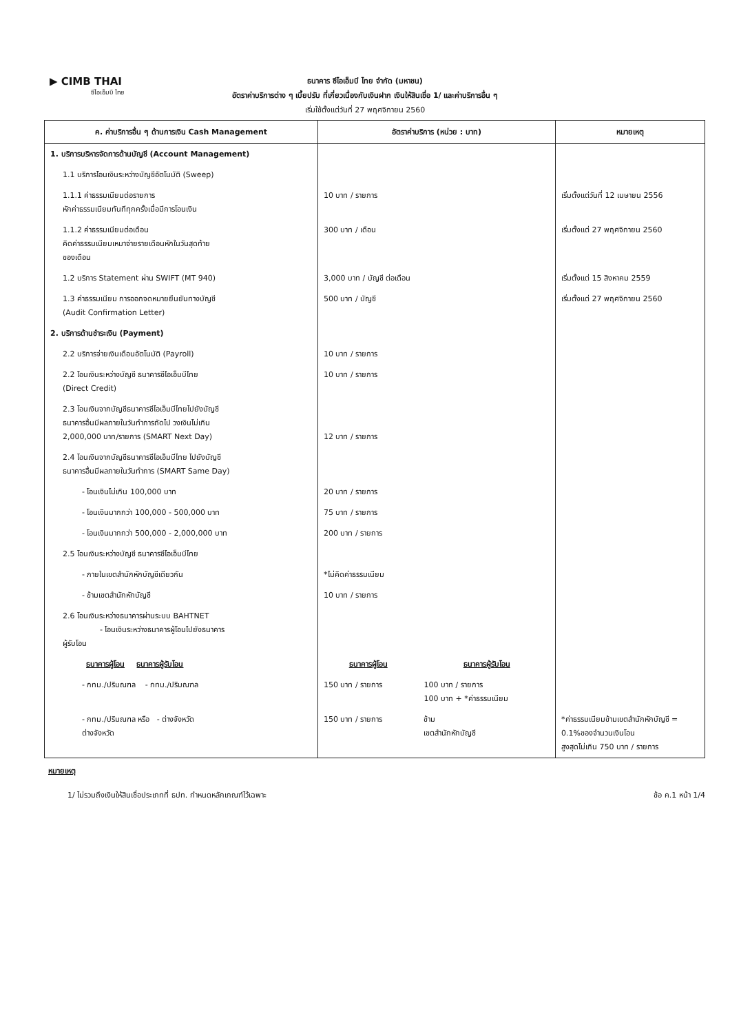▶ CIMB THAI
ซีไอเอ็มบี ไทย
ธนาคาร ซีไอเอ็มบี ไทย จำกัด (มหาชน)
อัตราค่าบริการต่าง ๆ เบี้ยปรับ ที่เกี่ยวเนื่องกับเงินฝาก เงินให้สินเชื่อ 1/ และค่าบริการอื่น ๆ
เริ่มใช้ตั้งแต่วันที่ 27 พฤศจิกายน 2560
| ค. ค่าบริการอื่น ๆ ด้านการเงิน Cash Management | อัตราค่าบริการ (หน่วย : บาท) | | หมายเหตุ |
| --- | --- | --- | --- |
| 1. บริการบริหารจัดการด้านบัญชี (Account Management) | | | |
| 1.1 บริการโอนเงินระหว่างบัญชีอัตโนมัติ (Sweep) | | | |
| 1.1.1 ค่าธรรมเนียมต่อรายการ หักค่าธรรมเนียมทันทีทุกครั้งเมื่อมีการโอนเงิน | 10 บาท / รายการ | | เริ่มตั้งแต่วันที่ 12 เมษายน 2556 |
| 1.1.2 ค่าธรรมเนียมต่อเดือน คิดค่าธรรมเนียมเหมาจ่ายรายเดือนหักในวันสุดท้าย ของเดือน | 300 บาท / เดือน | | เริ่มตั้งแต่ 27 พฤศจิกายน 2560 |
| 1.2 บริการ Statement ผ่าน SWIFT (MT 940) | 3,000 บาท / บัญชี ต่อเดือน | | เริ่มตั้งแต่ 15 สิงหาคม 2559 |
| 1.3 ค่าธรรมเนียม การออกจดหมายยืนยันทางบัญชี (Audit Confirmation Letter) | 500 บาท / บัญชี | | เริ่มตั้งแต่ 27 พฤศจิกายน 2560 |
| 2. บริการด้านชำระเงิน (Payment) | | | |
| 2.2 บริการจ่ายเงินเดือนอัตโนมัติ (Payroll) | 10 บาท / รายการ | | |
| 2.2 โอนเงินระหว่างบัญชี ธนาคารซีไอเอ็มบีไทย (Direct Credit) | 10 บาท / รายการ | | |
| 2.3 โอนเงินจากบัญชีธนาคารซีไอเอ็มบีไทยไปยังบัญชี ธนาคารอื่นมีผลภายในวันทำการถัดไป วงเงินไม่เกิน 2,000,000 บาท/รายการ (SMART Next Day) | 12 บาท / รายการ | | |
| 2.4 โอนเงินจากบัญชีธนาคารซีไอเอ็มบีไทย ไปยังบัญชี ธนาคารอื่นมีผลภายในวันทำการ (SMART Same Day) | | | |
| - โอนเงินไม่เกิน 100,000 บาท | 20 บาท / รายการ | | |
| - โอนเงินมากกว่า 100,000 - 500,000 บาท | 75 บาท / รายการ | | |
| - โอนเงินมากกว่า 500,000 - 2,000,000 บาท | 200 บาท / รายการ | | |
| 2.5 โอนเงินระหว่างบัญชี ธนาคารซีไอเอ็มบีไทย | | | |
| - ภายในเขตสำนักหักบัญชีเดียวกัน | *ไม่คิดค่าธรรมเนียม | | |
| - ข้ามเขตสำนักหักบัญชี | 10 บาท / รายการ | | |
| 2.6 โอนเงินระหว่างธนาคารผ่านระบบ BAHTNET - โอนเงินระหว่างธนาคารผู้โอนไปยังธนาคาร ผู้รับโอน | | | |
| ธนาคารผู้โอน ธนาคารผู้รับโอน | ธนาคารผู้โอน | ธนาคารผู้รับโอน | |
| - กทม./ปริมณฑล - กทม./ปริมณฑล | 150 บาท / รายการ | 100 บาท / รายการ 100 บาท + *ค่าธรรมเนียม | |
| - กทม./ปริมณฑล หรือ - ต่างจังหวัด ต่างจังหวัด | 150 บาท / รายการ | ข้าม เขตสำนักหักบัญชี | *ค่าธรรมเนียมข้ามเขตสำนักหักบัญชี = 0.1%ของจำนวนเงินโอน สูงสุดไม่เกิน 750 บาท / รายการ |
หมายเหตุ
1/ ไม่รวมถึงเงินให้สินเชื่อประเภทที่ ธปท. กำหนดหลักเกณฑ์ไว้เฉพาะ ข้อ ค.1 หน้า 1/4